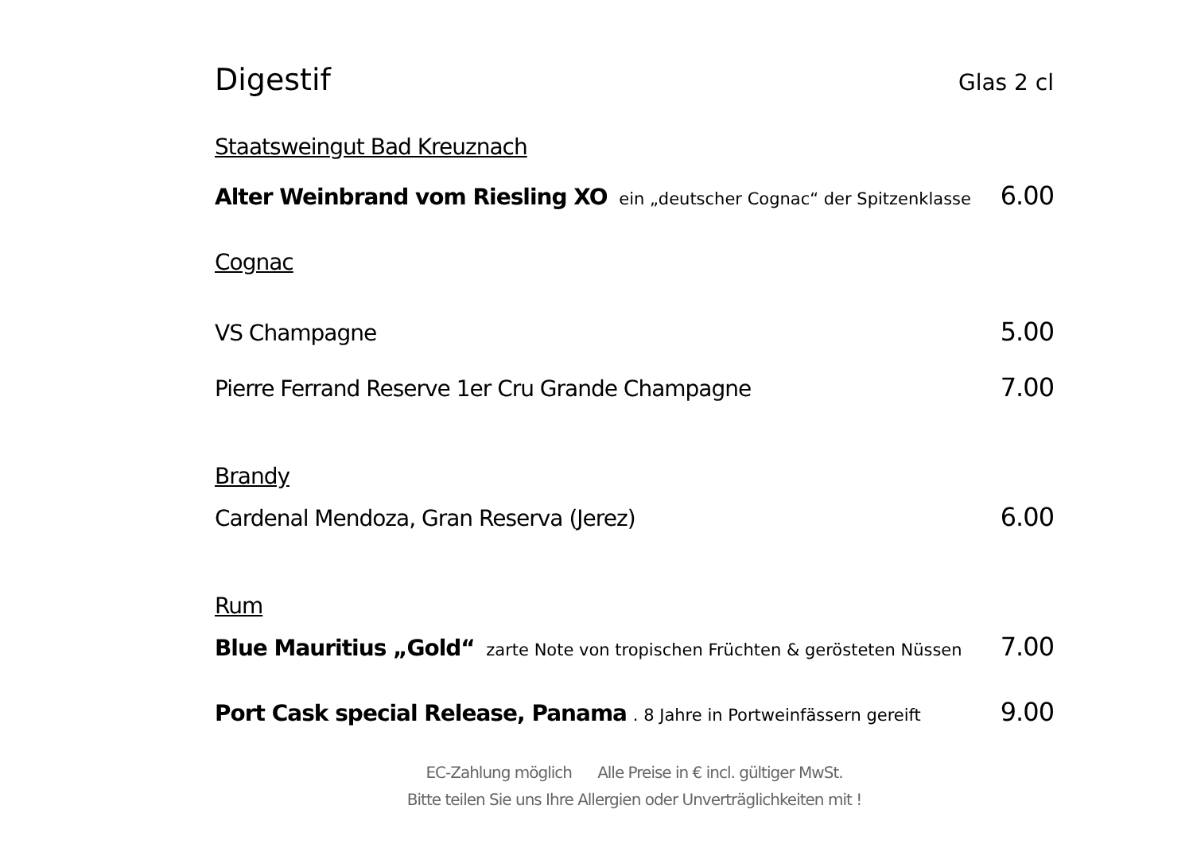Digestif
Glas 2 cl
Staatsweingut Bad Kreuznach
Alter Weinbrand vom Riesling XO ein „deutscher Cognac“ der Spitzenklasse 6.00
Cognac
VS Champagne 5.00
Pierre Ferrand Reserve 1er Cru Grande Champagne 7.00
Brandy
Cardenal Mendoza, Gran Reserva (Jerez) 6.00
Rum
Blue Mauritius „Gold“ zarte Note von tropischen Früchten & gerösteten Nüssen 7.00
Port Cask special Release, Panama . 8 Jahre in Portweinfässern gereift 9.00
EC-Zahlung möglich Alle Preise in € incl. gültiger MwSt.
Bitte teilen Sie uns Ihre Allergien oder Unverträglichkeiten mit !